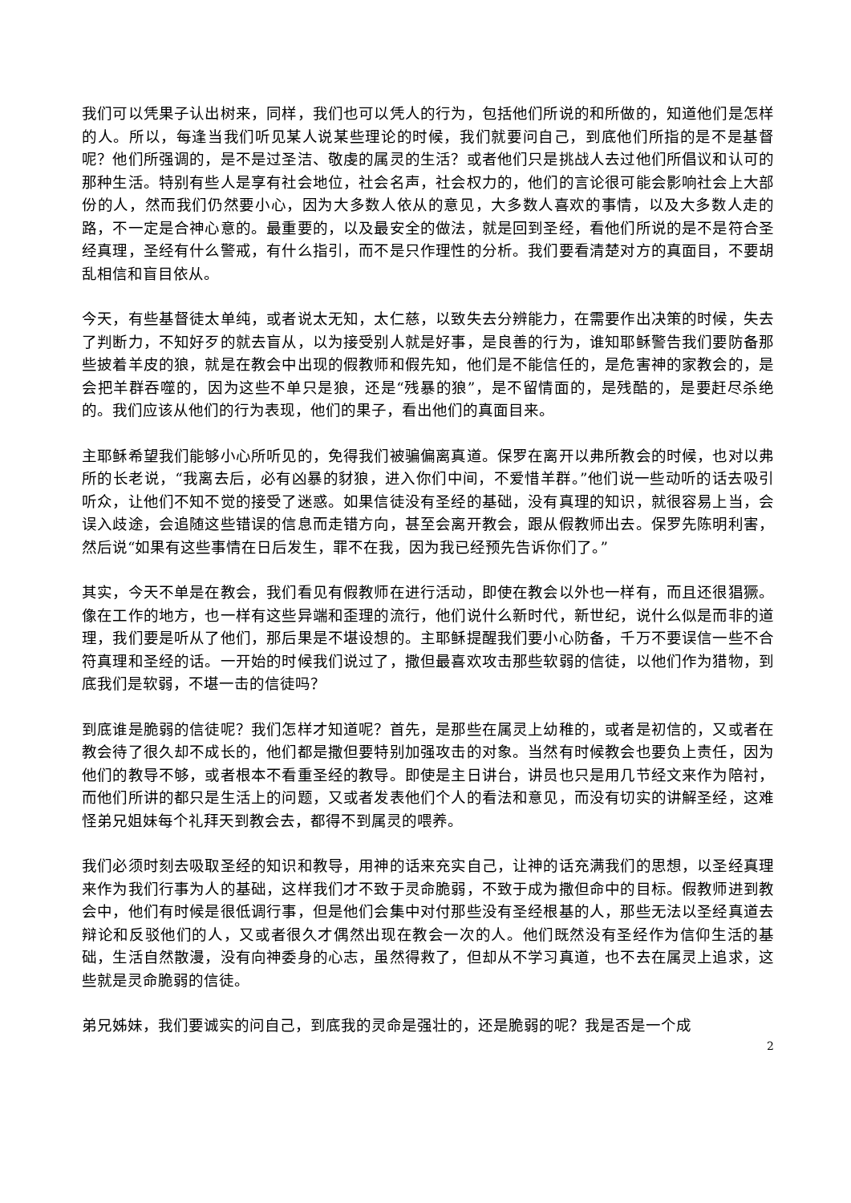我们可以凭果子认出树来，同样，我们也可以凭人的行为，包括他们所说的和所做的，知道他们是怎样的人。所以，每逢当我们听见某人说某些理论的时候，我们就要问自己，到底他们所指的是不是基督呢？他们所强调的，是不是过圣洁、敬虔的属灵的生活？或者他们只是挑战人去过他们所倡议和认可的那种生活。特别有些人是享有社会地位，社会名声，社会权力的，他们的言论很可能会影响社会上大部份的人，然而我们仍然要小心，因为大多数人依从的意见，大多数人喜欢的事情，以及大多数人走的路，不一定是合神心意的。最重要的，以及最安全的做法，就是回到圣经，看他们所说的是不是符合圣经真理，圣经有什么警戒，有什么指引，而不是只作理性的分析。我们要看清楚对方的真面目，不要胡乱相信和盲目依从。
今天，有些基督徒太单纯，或者说太无知，太仁慈，以致失去分辨能力，在需要作出决策的时候，失去了判断力，不知好歹的就去盲从，以为接受别人就是好事，是良善的行为，谁知耶稣警告我们要防备那些披着羊皮的狼，就是在教会中出现的假教师和假先知，他们是不能信任的，是危害神的家教会的，是会把羊群吞噬的，因为这些不单只是狼，还是“残暴的狼”，是不留情面的，是残酷的，是要赶尽杀绝的。我们应该从他们的行为表现，他们的果子，看出他们的真面目来。
主耶稣希望我们能够小心所听见的，免得我们被骗偏离真道。保罗在离开以弗所教会的时候，也对以弗所的长老说，“我离去后，必有凶暴的豺狼，进入你们中间，不爱惜羊群。”他们说一些动听的话去吸引听众，让他们不知不觉的接受了迷惑。如果信徒没有圣经的基础，没有真理的知识，就很容易上当，会误入歧途，会追随这些错误的信息而走错方向，甚至会离开教会，跟从假教师出去。保罗先陈明利害，然后说“如果有这些事情在日后发生，罪不在我，因为我已经预先告诉你们了。”
其实，今天不单是在教会，我们看见有假教师在进行活动，即使在教会以外也一样有，而且还很猖獗。像在工作的地方，也一样有这些异端和歪理的流行，他们说什么新时代，新世纪，说什么似是而非的道理，我们要是听从了他们，那后果是不堪设想的。主耶稣提醒我们要小心防备，千万不要误信一些不合符真理和圣经的话。一开始的时候我们说过了，撒但最喜欢攻击那些软弱的信徒，以他们作为猎物，到底我们是软弱，不堪一击的信徒吗？
到底谁是脆弱的信徒呢？我们怎样才知道呢？首先，是那些在属灵上幼稚的，或者是初信的，又或者在教会待了很久却不成长的，他们都是撒但要特别加强攻击的对象。当然有时候教会也要负上责任，因为他们的教导不够，或者根本不看重圣经的教导。即使是主日讲台，讲员也只是用几节经文来作为陪衬，而他们所讲的都只是生活上的问题，又或者发表他们个人的看法和意见，而没有切实的讲解圣经，这难怪弟兄姐妹每个礼拜天到教会去，都得不到属灵的喂养。
我们必须时刻去吸取圣经的知识和教导，用神的话来充实自己，让神的话充满我们的思想，以圣经真理来作为我们行事为人的基础，这样我们才不致于灵命脆弱，不致于成为撒但命中的目标。假教师进到教会中，他们有时候是很低调行事，但是他们会集中对付那些没有圣经根基的人，那些无法以圣经真道去辩论和反驳他们的人，又或者很久才偶然出现在教会一次的人。他们既然没有圣经作为信仰生活的基础，生活自然散漫，没有向神委身的心志，虽然得救了，但却从不学习真道，也不去在属灵上追求，这些就是灵命脆弱的信徒。
弟兄姊妹，我们要诚实的问自己，到底我的灵命是强壮的，还是脆弱的呢？我是否是一个成
2